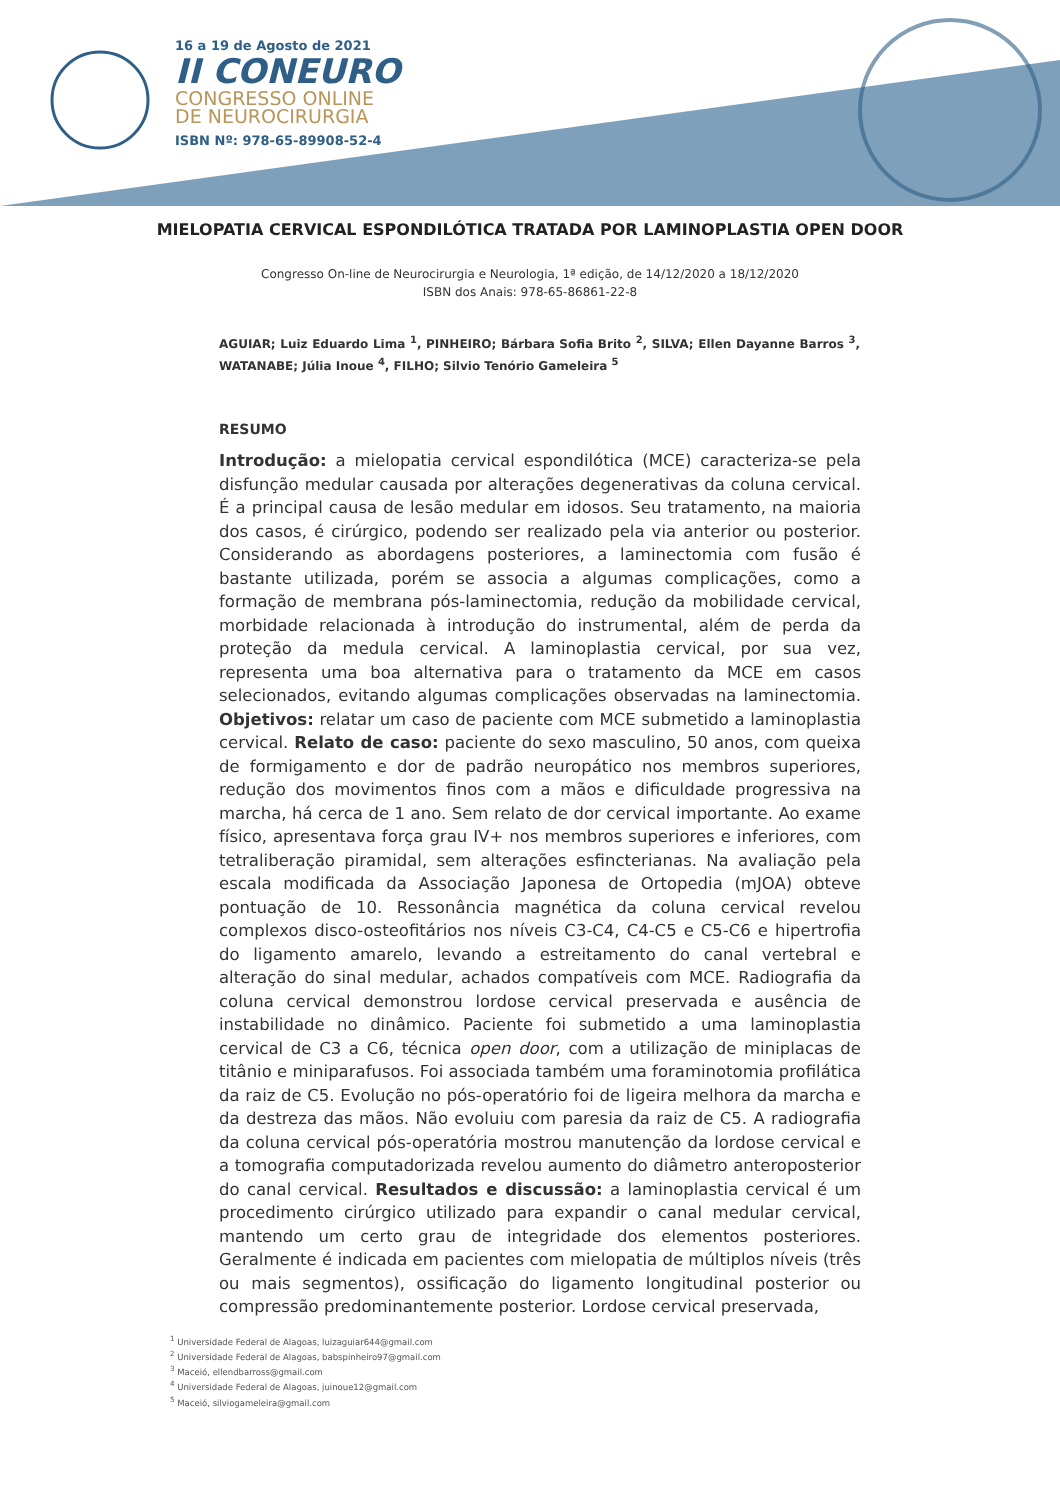16 a 19 de Agosto de 2021
II CONEURO
CONGRESSO ONLINE
DE NEUROCIRURGIA
ISBN Nº: 978-65-89908-52-4
MIELOPATIA CERVICAL ESPONDILÓTICA TRATADA POR LAMINOPLASTIA OPEN DOOR
Congresso On-line de Neurocirurgia e Neurologia, 1ª edição, de 14/12/2020 a 18/12/2020
ISBN dos Anais: 978-65-86861-22-8
AGUIAR; Luiz Eduardo Lima <sup>1</sup>, PINHEIRO; Bárbara Sofia Brito <sup>2</sup>, SILVA; Ellen Dayanne Barros <sup>3</sup>, WATANABE; Júlia Inoue <sup>4</sup>, FILHO; Silvio Tenório Gameleira <sup>5</sup>
RESUMO
Introdução: a mielopatia cervical espondilótica (MCE) caracteriza-se pela disfunção medular causada por alterações degenerativas da coluna cervical. É a principal causa de lesão medular em idosos. Seu tratamento, na maioria dos casos, é cirúrgico, podendo ser realizado pela via anterior ou posterior. Considerando as abordagens posteriores, a laminectomia com fusão é bastante utilizada, porém se associa a algumas complicações, como a formação de membrana pós-laminectomia, redução da mobilidade cervical, morbidade relacionada à introdução do instrumental, além de perda da proteção da medula cervical. A laminoplastia cervical, por sua vez, representa uma boa alternativa para o tratamento da MCE em casos selecionados, evitando algumas complicações observadas na laminectomia. Objetivos: relatar um caso de paciente com MCE submetido a laminoplastia cervical. Relato de caso: paciente do sexo masculino, 50 anos, com queixa de formigamento e dor de padrão neuropático nos membros superiores, redução dos movimentos finos com a mãos e dificuldade progressiva na marcha, há cerca de 1 ano. Sem relato de dor cervical importante. Ao exame físico, apresentava força grau IV+ nos membros superiores e inferiores, com tetraliberação piramidal, sem alterações esfincterianas. Na avaliação pela escala modificada da Associação Japonesa de Ortopedia (mJOA) obteve pontuação de 10. Ressonância magnética da coluna cervical revelou complexos disco-osteofitários nos níveis C3-C4, C4-C5 e C5-C6 e hipertrofia do ligamento amarelo, levando a estreitamento do canal vertebral e alteração do sinal medular, achados compatíveis com MCE. Radiografia da coluna cervical demonstrou lordose cervical preservada e ausência de instabilidade no dinâmico. Paciente foi submetido a uma laminoplastia cervical de C3 a C6, técnica open door, com a utilização de miniplacas de titânio e miniparafusos. Foi associada também uma foraminotomia profilática da raiz de C5. Evolução no pós-operatório foi de ligeira melhora da marcha e da destreza das mãos. Não evoluiu com paresia da raiz de C5. A radiografia da coluna cervical pós-operatória mostrou manutenção da lordose cervical e a tomografia computadorizada revelou aumento do diâmetro anteroposterior do canal cervical. Resultados e discussão: a laminoplastia cervical é um procedimento cirúrgico utilizado para expandir o canal medular cervical, mantendo um certo grau de integridade dos elementos posteriores. Geralmente é indicada em pacientes com mielopatia de múltiplos níveis (três ou mais segmentos), ossificação do ligamento longitudinal posterior ou compressão predominantemente posterior. Lordose cervical preservada,
<sup>1</sup> Universidade Federal de Alagoas, luizaguiar644@gmail.com
<sup>2</sup> Universidade Federal de Alagoas, babspinheiro97@gmail.com
<sup>3</sup> Maceió, ellendbarross@gmail.com
<sup>4</sup> Universidade Federal de Alagoas, juinoue12@gmail.com
<sup>5</sup> Maceió, silviogameleira@gmail.com